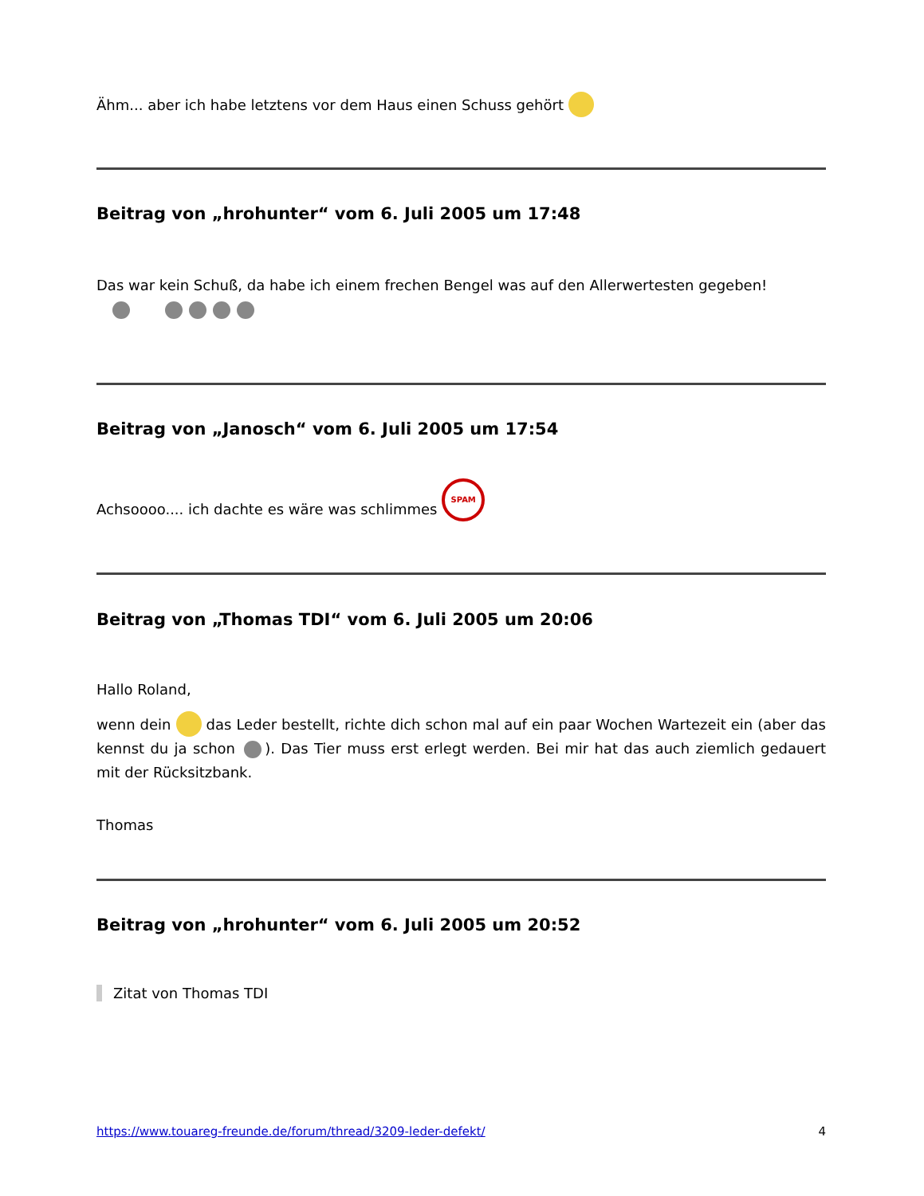Ähm... aber ich habe letztens vor dem Haus einen Schuss gehört
Beitrag von „hrohunter“ vom 6. Juli 2005 um 17:48
Das war kein Schuß, da habe ich einem frechen Bengel was auf den Allerwertesten gegeben!
Beitrag von „Janosch“ vom 6. Juli 2005 um 17:54
Achsoooo.... ich dachte es wäre was schlimmes SPAM
Beitrag von „Thomas TDI“ vom 6. Juli 2005 um 20:06
Hallo Roland,
wenn dein das Leder bestellt, richte dich schon mal auf ein paar Wochen Wartezeit ein (aber das kennst du ja schon ). Das Tier muss erst erlegt werden. Bei mir hat das auch ziemlich gedauert mit der Rücksitzbank.
Thomas
Beitrag von „hrohunter“ vom 6. Juli 2005 um 20:52
Zitat von Thomas TDI
https://www.touareg-freunde.de/forum/thread/3209-leder-defekt/ 4